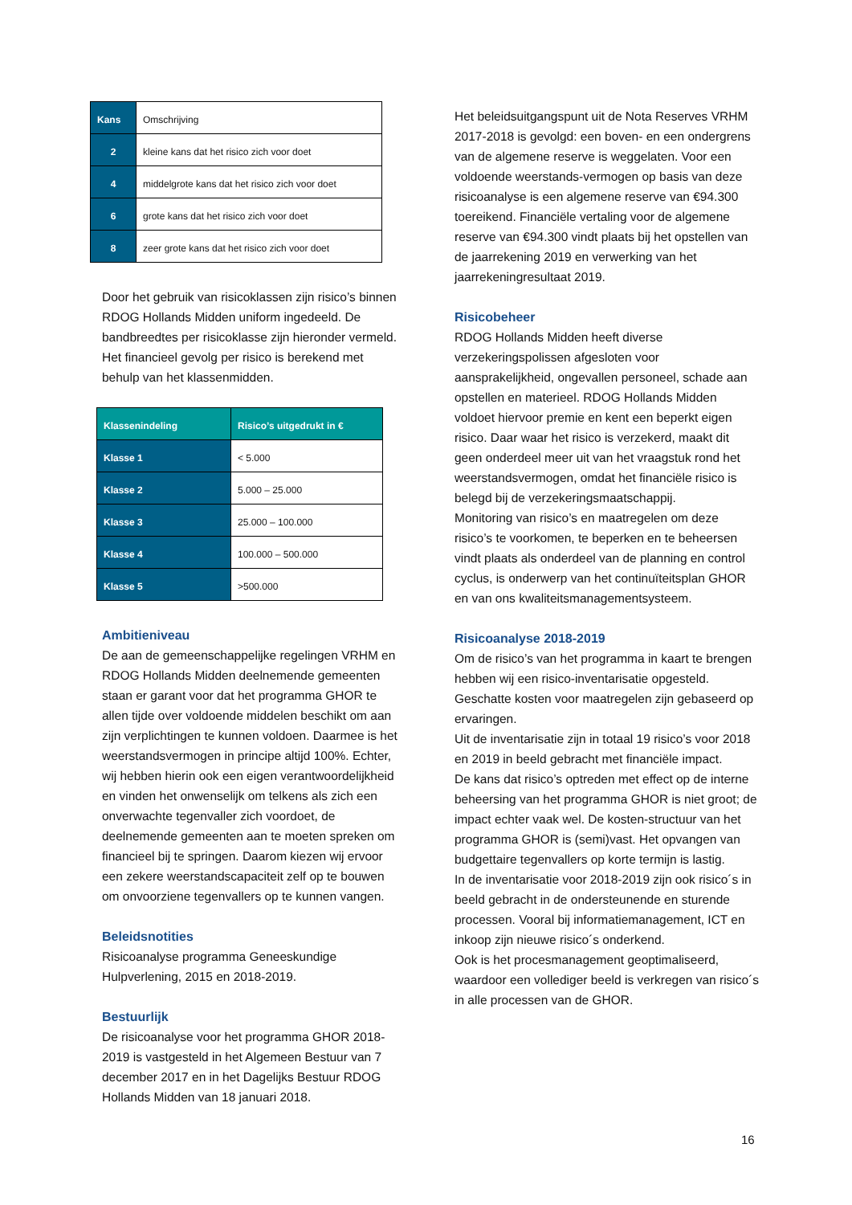| Kans | Omschrijving |
| 2 | kleine kans dat het risico zich voor doet |
| 4 | middelgrote kans dat het risico zich voor doet |
| 6 | grote kans dat het risico zich voor doet |
| 8 | zeer grote kans dat het risico zich voor doet |
Door het gebruik van risicoklassen zijn risico’s binnen RDOG Hollands Midden uniform ingedeeld. De bandbreedtes per risicoklasse zijn hieronder vermeld. Het financieel gevolg per risico is berekend met behulp van het klassenmidden.
| Klassenindeling | Risico’s uitgedrukt in € |
| Klasse 1 | < 5.000 |
| Klasse 2 | 5.000 – 25.000 |
| Klasse 3 | 25.000 – 100.000 |
| Klasse 4 | 100.000 – 500.000 |
| Klasse 5 | >500.000 |
Ambitieniveau
De aan de gemeenschappelijke regelingen VRHM en RDOG Hollands Midden deelnemende gemeenten staan er garant voor dat het programma GHOR te allen tijde over voldoende middelen beschikt om aan zijn verplichtingen te kunnen voldoen. Daarmee is het weerstandsvermogen in principe altijd 100%. Echter, wij hebben hierin ook een eigen verantwoordelijkheid en vinden het onwenselijk om telkens als zich een onverwachte tegenvaller zich voordoet, de deelnemende gemeenten aan te moeten spreken om financieel bij te springen. Daarom kiezen wij ervoor een zekere weerstandscapaciteit zelf op te bouwen om onvoorziene tegenvallers op te kunnen vangen.
Beleidsnotities
Risicoanalyse programma Geneeskundige Hulpverlening, 2015 en 2018-2019.
Bestuurlijk
De risicoanalyse voor het programma GHOR 2018-2019 is vastgesteld in het Algemeen Bestuur van 7 december 2017 en in het Dagelijks Bestuur RDOG Hollands Midden van 18 januari 2018.
Het beleidsuitgangspunt uit de Nota Reserves VRHM 2017-2018 is gevolgd: een boven- en een ondergrens van de algemene reserve is weggelaten. Voor een voldoende weerstands-vermogen op basis van deze risicoanalyse is een algemene reserve van €94.300 toereikend. Financiële vertaling voor de algemene reserve van €94.300 vindt plaats bij het opstellen van de jaarrekening 2019 en verwerking van het jaarrekeningresultaat 2019.
Risicobeheer
RDOG Hollands Midden heeft diverse verzekeringspolissen afgesloten voor aansprakelijkheid, ongevallen personeel, schade aan opstellen en materieel. RDOG Hollands Midden voldoet hiervoor premie en kent een beperkt eigen risico. Daar waar het risico is verzekerd, maakt dit geen onderdeel meer uit van het vraagstuk rond het weerstandsvermogen, omdat het financiële risico is belegd bij de verzekeringsmaatschappij.
Monitoring van risico’s en maatregelen om deze risico’s te voorkomen, te beperken en te beheersen vindt plaats als onderdeel van de planning en control cyclus, is onderwerp van het continuïteitsplan GHOR en van ons kwaliteitsmanagementsysteem.
Risicoanalyse 2018-2019
Om de risico’s van het programma in kaart te brengen hebben wij een risico-inventarisatie opgesteld. Geschatte kosten voor maatregelen zijn gebaseerd op ervaringen.
Uit de inventarisatie zijn in totaal 19 risico’s voor 2018 en 2019 in beeld gebracht met financiële impact.
De kans dat risico’s optreden met effect op de interne beheersing van het programma GHOR is niet groot; de impact echter vaak wel. De kosten-structuur van het programma GHOR is (semi)vast. Het opvangen van budgettaire tegenvallers op korte termijn is lastig.
In de inventarisatie voor 2018-2019 zijn ook risico´s in beeld gebracht in de ondersteunende en sturende processen. Vooral bij informatiemanagement, ICT en inkoop zijn nieuwe risico´s onderkend.
Ook is het procesmanagement geoptimaliseerd, waardoor een vollediger beeld is verkregen van risico´s in alle processen van de GHOR.
16